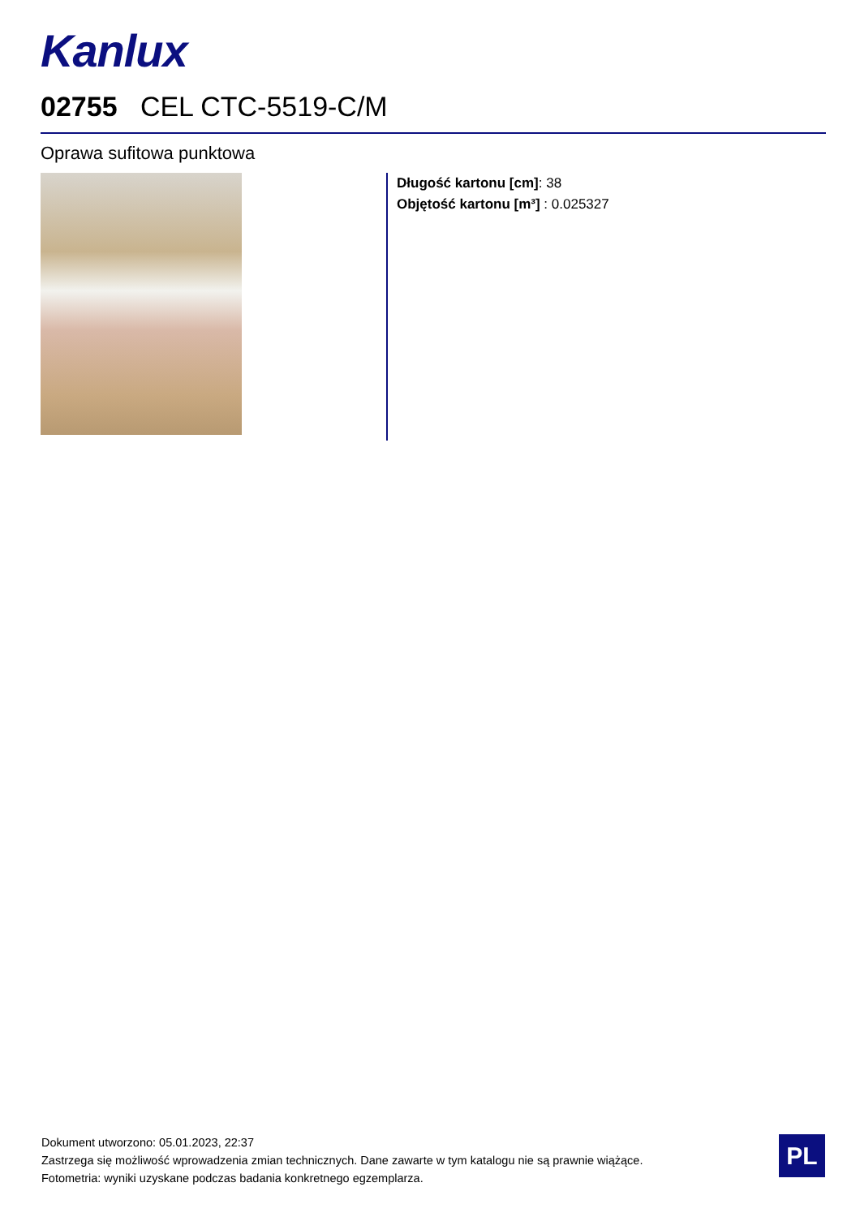Kanlux
02755 CEL CTC-5519-C/M
Oprawa sufitowa punktowa
Długość kartonu [cm]: 38
Objętość kartonu [m³] : 0.025327
Dokument utworzono: 05.01.2023, 22:37
Zastrzega się możliwość wprowadzenia zmian technicznych. Dane zawarte w tym katalogu nie są prawnie wiążące.
Fotometria: wyniki uzyskane podczas badania konkretnego egzemplarza.
PL